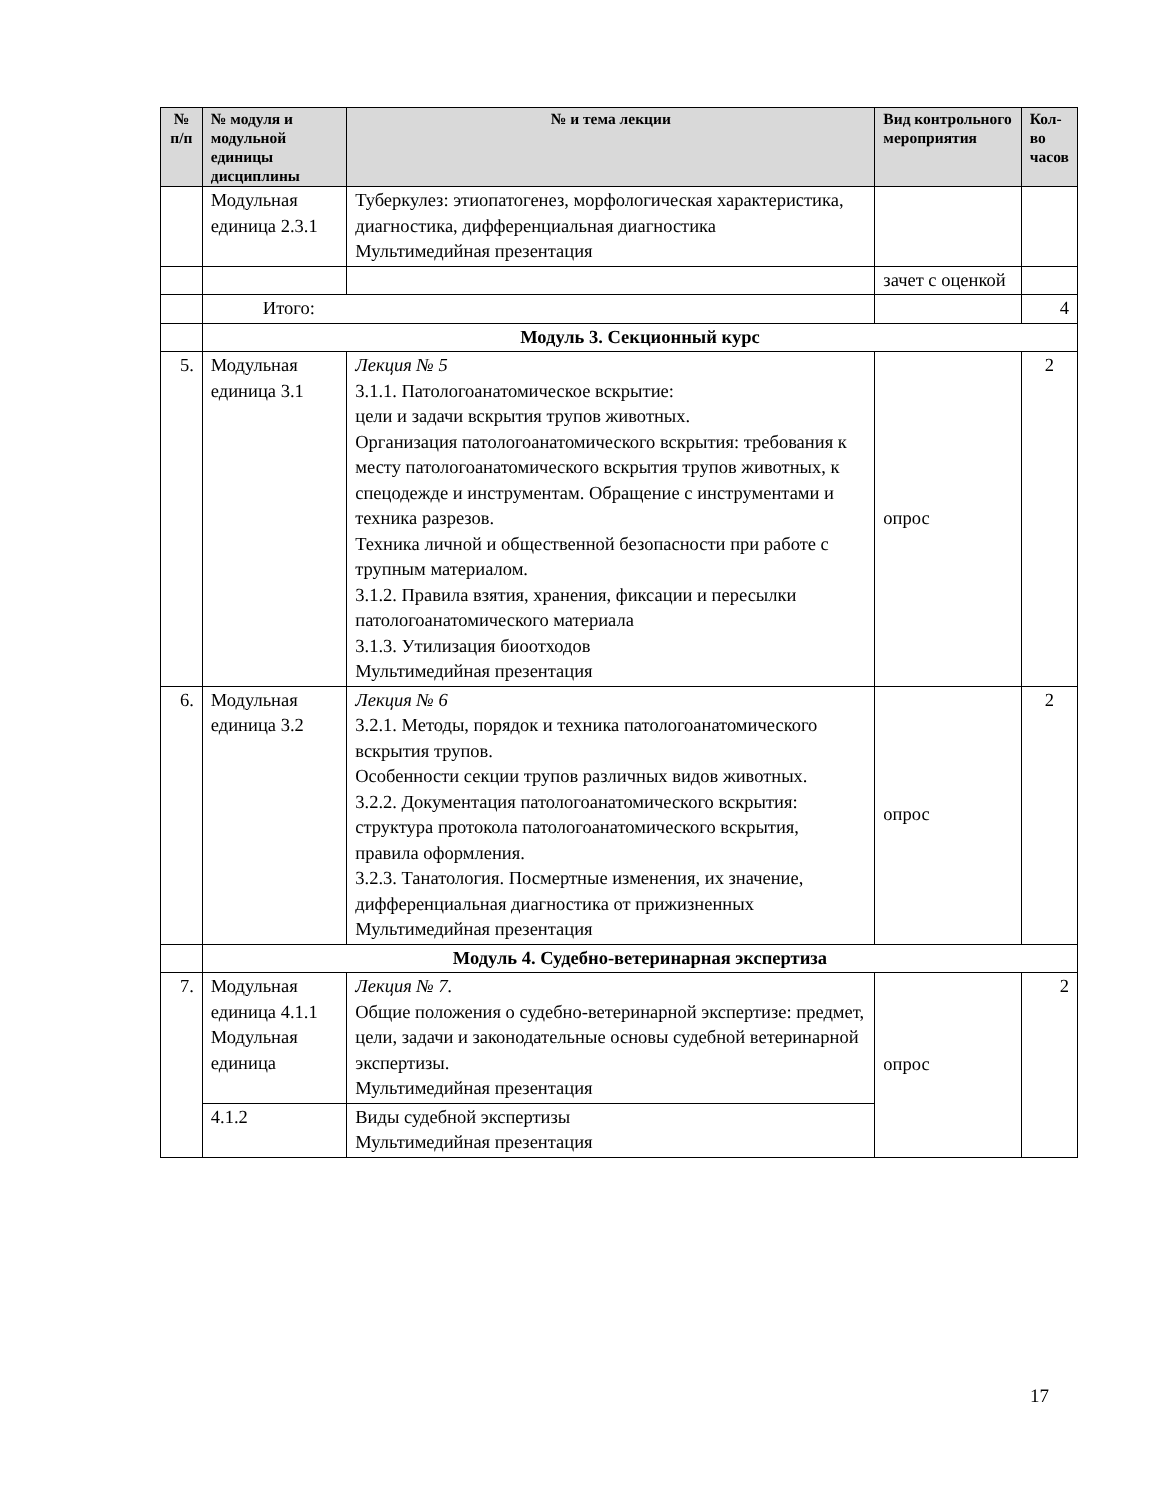| № п/п | № модуля и модульной единицы дисциплины | № и тема лекции | Вид контрольного мероприятия | Кол-во часов |
| --- | --- | --- | --- | --- |
| | Модульная единица 2.3.1 | Туберкулез: этиопатогенез, морфологическая характеристика, диагностика, дифференциальная диагностика Мультимедийная презентация | | |
| | | | зачет с оценкой | |
| | Итого: | | | 4 |
| | Модуль 3. Секционный курс | | | |
| 5. | Модульная единица 3.1 | Лекция № 5 3.1.1. Патологоанатомическое вскрытие: цели и задачи вскрытия трупов животных. Организация патологоанатомического вскрытия: требования к месту патологоанатомического вскрытия трупов животных, к спецодежде и инструментам. Обращение с инструментами и техника разрезов. Техника личной и общественной безопасности при работе с трупным материалом. 3.1.2. Правила взятия, хранения, фиксации и пересылки патологоанатомического материала 3.1.3. Утилизация биоотходов Мультимедийная презентация | опрос | 2 |
| 6. | Модульная единица 3.2 | Лекция № 6 3.2.1. Методы, порядок и техника патологоанатомического вскрытия трупов. Особенности секции трупов различных видов животных. 3.2.2. Документация патологоанатомического вскрытия: структура протокола патологоанатомического вскрытия, правила оформления. 3.2.3. Танатология. Посмертные изменения, их значение, дифференциальная диагностика от прижизненных Мультимедийная презентация | опрос | 2 |
| | Модуль 4. Судебно-ветеринарная экспертиза | | | |
| 7. | Модульная единица 4.1.1 Модульная единица | Лекция № 7. Общие положения о судебно-ветеринарной экспертизе: предмет, цели, задачи и законодательные основы судебной ветеринарной экспертизы. Мультимедийная презентация | опрос | 2 |
| | 4.1.2 | Виды судебной экспертизы Мультимедийная презентация | | |
17